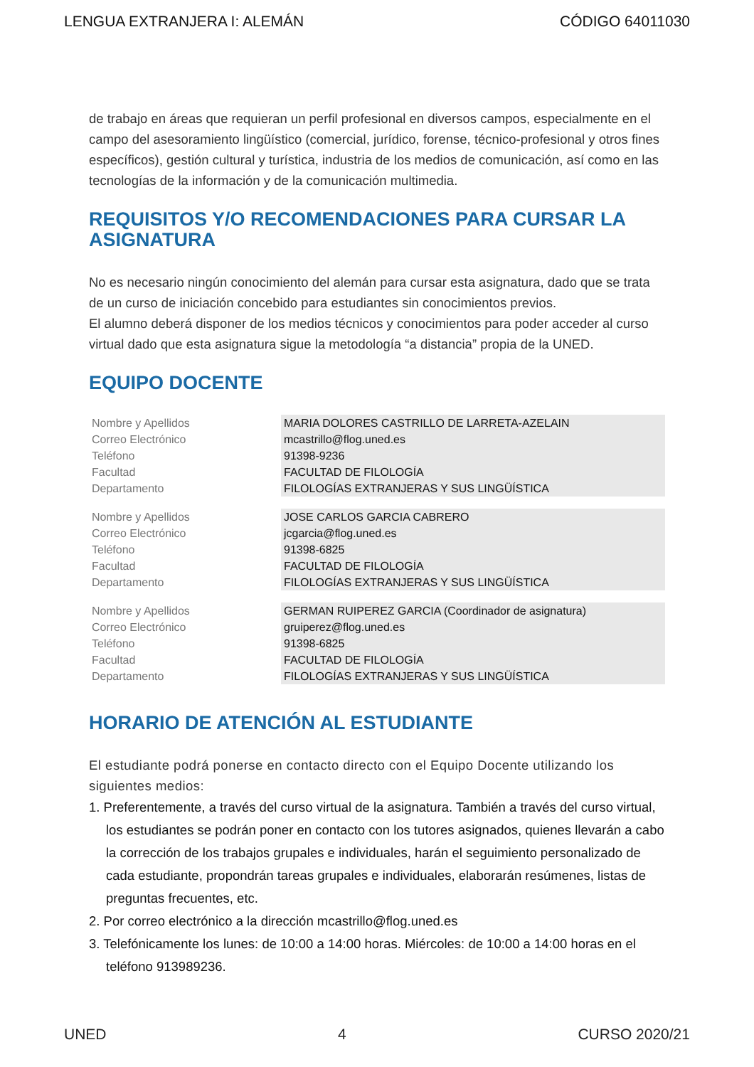LENGUA EXTRANJERA I: ALEMÁN CÓDIGO 64011030
de trabajo en áreas que requieran un perfil profesional en diversos campos, especialmente en el campo del asesoramiento lingüístico (comercial, jurídico, forense, técnico-profesional y otros fines específicos), gestión cultural y turística, industria de los medios de comunicación, así como en las tecnologías de la información y de la comunicación multimedia.
REQUISITOS Y/O RECOMENDACIONES PARA CURSAR LA ASIGNATURA
No es necesario ningún conocimiento del alemán para cursar esta asignatura, dado que se trata de un curso de iniciación concebido para estudiantes sin conocimientos previos.
El alumno deberá disponer de los medios técnicos y conocimientos para poder acceder al curso virtual dado que esta asignatura sigue la metodología “a distancia” propia de la UNED.
EQUIPO DOCENTE
| Nombre y Apellidos | MARIA DOLORES CASTRILLO DE LARRETA-AZELAIN |
| Correo Electrónico | mcastrillo@flog.uned.es |
| Teléfono | 91398-9236 |
| Facultad | FACULTAD DE FILOLOGÍA |
| Departamento | FILOLOGÍAS EXTRANJERAS Y SUS LINGÜÍSTICA |
| Nombre y Apellidos | JOSE CARLOS GARCIA CABRERO |
| Correo Electrónico | jcgarcia@flog.uned.es |
| Teléfono | 91398-6825 |
| Facultad | FACULTAD DE FILOLOGÍA |
| Departamento | FILOLOGÍAS EXTRANJERAS Y SUS LINGÜÍSTICA |
| Nombre y Apellidos | GERMAN RUIPEREZ GARCIA (Coordinador de asignatura) |
| Correo Electrónico | gruiperez@flog.uned.es |
| Teléfono | 91398-6825 |
| Facultad | FACULTAD DE FILOLOGÍA |
| Departamento | FILOLOGÍAS EXTRANJERAS Y SUS LINGÜÍSTICA |
HORARIO DE ATENCIÓN AL ESTUDIANTE
El estudiante podrá ponerse en contacto directo con el Equipo Docente utilizando los siguientes medios:
1. Preferentemente, a través del curso virtual de la asignatura. También a través del curso virtual, los estudiantes se podrán poner en contacto con los tutores asignados, quienes llevarán a cabo la corrección de los trabajos grupales e individuales, harán el seguimiento personalizado de cada estudiante, propondrán tareas grupales e individuales, elaborarán resúmenes, listas de preguntas frecuentes, etc.
2. Por correo electrónico a la dirección mcastrillo@flog.uned.es
3. Telefónicamente los lunes: de 10:00 a 14:00 horas. Miércoles: de 10:00 a 14:00 horas en el teléfono 913989236.
UNED 4 CURSO 2020/21